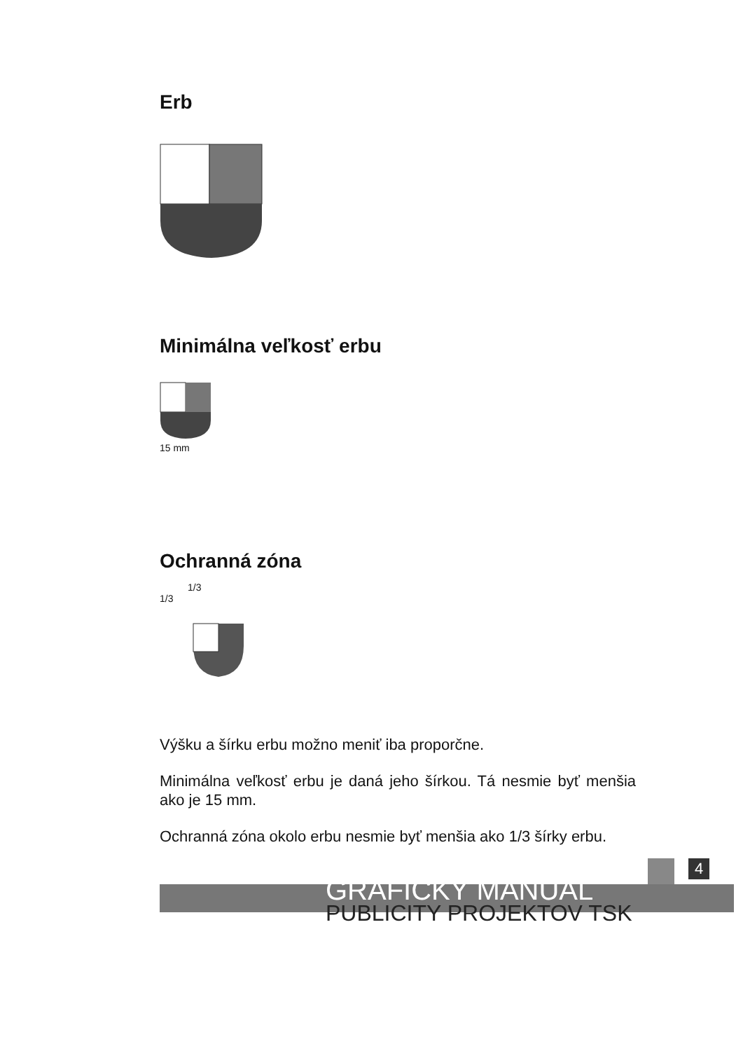Erb
Minimálna veľkosť erbu
15 mm
Ochranná zóna
1/3
1/3
Výšku a šírku erbu možno meniť iba proporčne.
Minimálna veľkosť erbu je daná jeho šírkou. Tá nesmie byť menšia ako je 15 mm.
Ochranná zóna okolo erbu nesmie byť menšia ako 1/3 šírky erbu.
4
GRAFICKÝ MANUÁL
PUBLICITY PROJEKTOV TSK